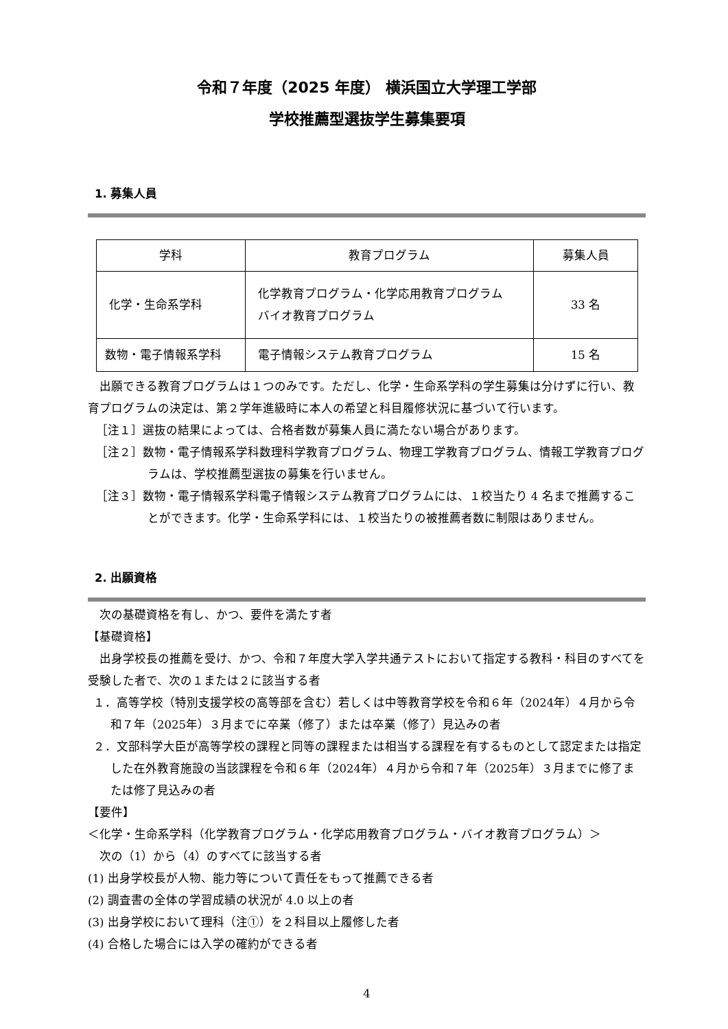令和７年度（2025 年度） 横浜国立大学理工学部
学校推薦型選抜学生募集要項
1. 募集人員
| 学科 | 教育プログラム | 募集人員 |
| 化学・生命系学科 | 化学教育プログラム・化学応用教育プログラム バイオ教育プログラム | 33 名 |
| 数物・電子情報系学科 | 電子情報システム教育プログラム | 15 名 |
出願できる教育プログラムは１つのみです。ただし、化学・生命系学科の学生募集は分けずに行い、教育プログラムの決定は、第２学年進級時に本人の希望と科目履修状況に基づいて行います。
［注１］選抜の結果によっては、合格者数が募集人員に満たない場合があります。
［注２］数物・電子情報系学科数理科学教育プログラム、物理工学教育プログラム、情報工学教育プログラムは、学校推薦型選抜の募集を行いません。
［注３］数物・電子情報系学科電子情報システム教育プログラムには、１校当たり 4 名まで推薦することができます。化学・生命系学科には、１校当たりの被推薦者数に制限はありません。
2. 出願資格
次の基礎資格を有し、かつ、要件を満たす者
【基礎資格】
出身学校長の推薦を受け、かつ、令和７年度大学入学共通テストにおいて指定する教科・科目のすべてを受験した者で、次の１または２に該当する者
１．高等学校（特別支援学校の高等部を含む）若しくは中等教育学校を令和６年（2024年）４月から令和７年（2025年）３月までに卒業（修了）または卒業（修了）見込みの者
２．文部科学大臣が高等学校の課程と同等の課程または相当する課程を有するものとして認定または指定した在外教育施設の当該課程を令和６年（2024年）４月から令和７年（2025年）３月までに修了または修了見込みの者
【要件】
＜化学・生命系学科（化学教育プログラム・化学応用教育プログラム・バイオ教育プログラム）＞
次の（1）から（4）のすべてに該当する者
(1) 出身学校長が人物、能力等について責任をもって推薦できる者
(2) 調査書の全体の学習成績の状況が 4.0 以上の者
(3) 出身学校において理科（注①）を２科目以上履修した者
(4) 合格した場合には入学の確約ができる者
4